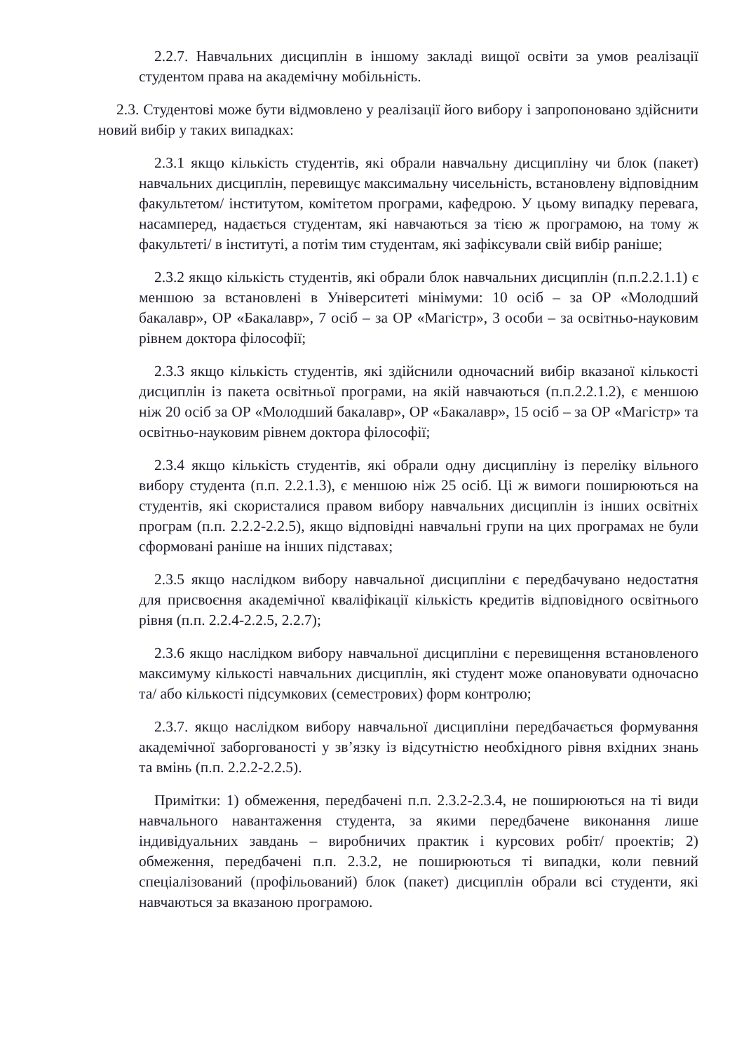2.2.7. Навчальних дисциплін в іншому закладі вищої освіти за умов реалізації студентом права на академічну мобільність.
2.3. Студентові може бути відмовлено у реалізації його вибору і запропоновано здійснити новий вибір у таких випадках:
2.3.1 якщо кількість студентів, які обрали навчальну дисципліну чи блок (пакет) навчальних дисциплін, перевищує максимальну чисельність, встановлену відповідним факультетом/ інститутом, комітетом програми, кафедрою. У цьому випадку перевага, насамперед, надається студентам, які навчаються за тією ж програмою, на тому ж факультеті/ в інституті, а потім тим студентам, які зафіксували свій вибір раніше;
2.3.2 якщо кількість студентів, які обрали блок навчальних дисциплін (п.п.2.2.1.1) є меншою за встановлені в Університеті мінімуми: 10 осіб – за ОР «Молодший бакалавр», ОР «Бакалавр», 7 осіб – за ОР «Магістр», 3 особи – за освітньо-науковим рівнем доктора філософії;
2.3.3 якщо кількість студентів, які здійснили одночасний вибір вказаної кількості дисциплін із пакета освітньої програми, на якій навчаються (п.п.2.2.1.2), є меншою ніж 20 осіб за ОР «Молодший бакалавр», ОР «Бакалавр», 15 осіб – за ОР «Магістр» та освітньо-науковим рівнем доктора філософії;
2.3.4 якщо кількість студентів, які обрали одну дисципліну із переліку вільного вибору студента (п.п. 2.2.1.3), є меншою ніж 25 осіб. Ці ж вимоги поширюються на студентів, які скористалися правом вибору навчальних дисциплін із інших освітніх програм (п.п. 2.2.2-2.2.5), якщо відповідні навчальні групи на цих програмах не були сформовані раніше на інших підставах;
2.3.5 якщо наслідком вибору навчальної дисципліни є передбачувано недостатня для присвоєння академічної кваліфікації кількість кредитів відповідного освітнього рівня (п.п. 2.2.4-2.2.5, 2.2.7);
2.3.6 якщо наслідком вибору навчальної дисципліни є перевищення встановленого максимуму кількості навчальних дисциплін, які студент може опановувати одночасно та/ або кількості підсумкових (семестрових) форм контролю;
2.3.7. якщо наслідком вибору навчальної дисципліни передбачається формування академічної заборгованості у зв’язку із відсутністю необхідного рівня вхідних знань та вмінь (п.п. 2.2.2-2.2.5).
Примітки: 1) обмеження, передбачені п.п. 2.3.2-2.3.4, не поширюються на ті види навчального навантаження студента, за якими передбачене виконання лише індивідуальних завдань – виробничих практик і курсових робіт/ проектів; 2) обмеження, передбачені п.п. 2.3.2, не поширюються ті випадки, коли певний спеціалізований (профільований) блок (пакет) дисциплін обрали всі студенти, які навчаються за вказаною програмою.